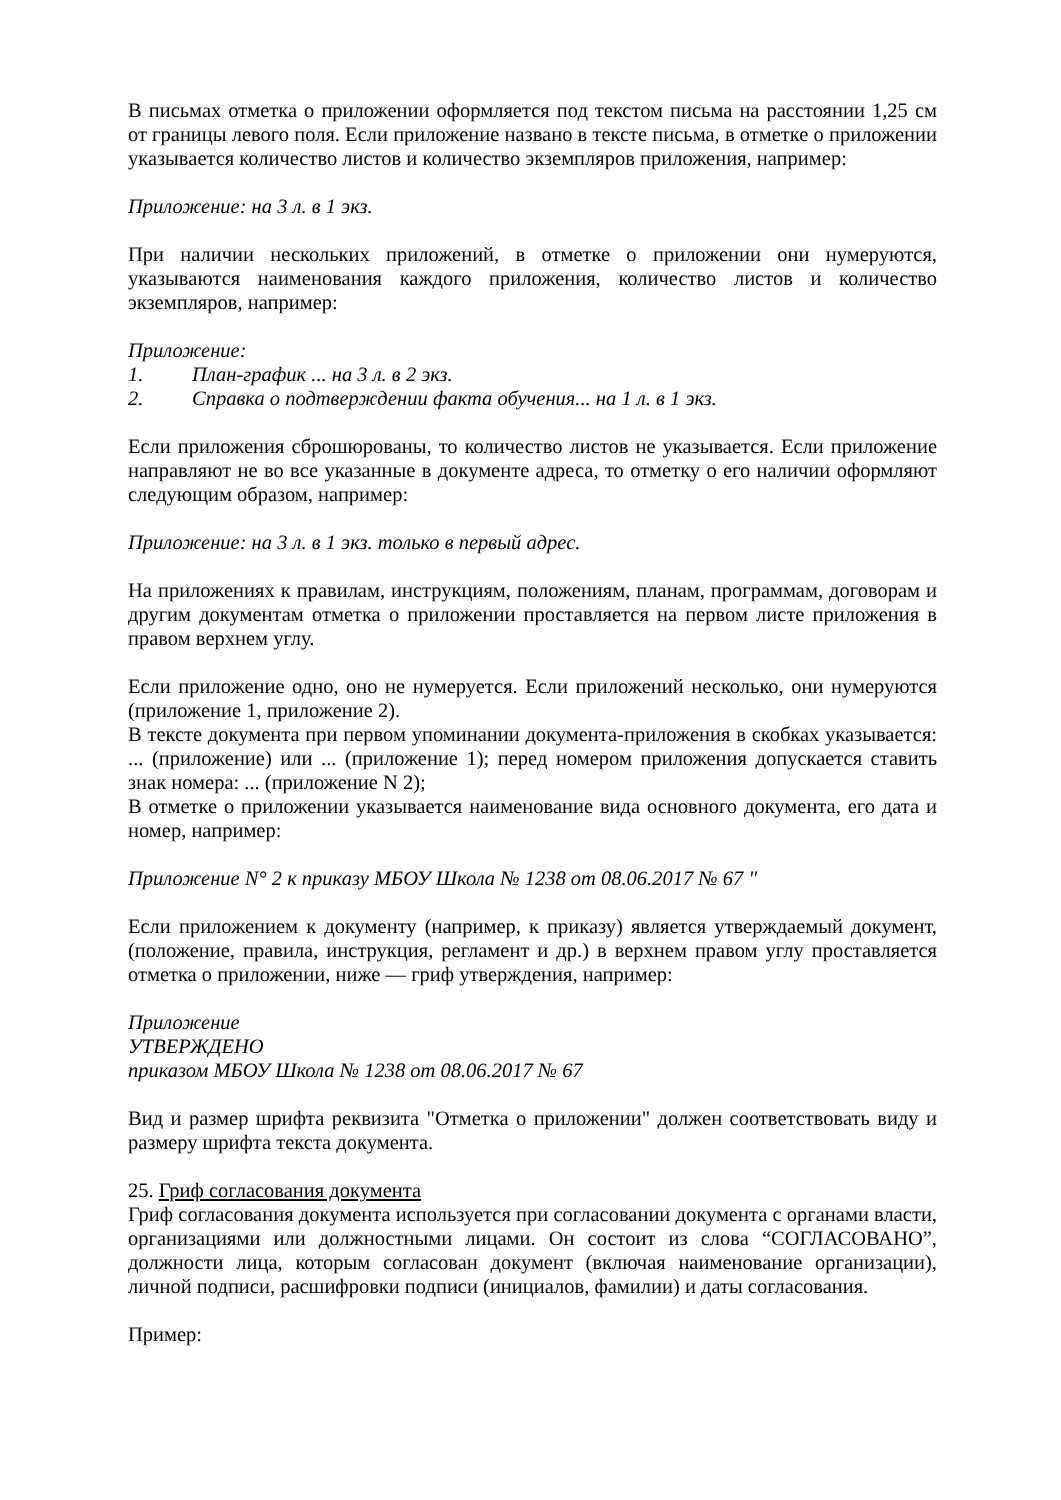В письмах отметка о приложении оформляется под текстом письма на расстоянии 1,25 см от границы левого поля. Если приложение названо в тексте письма, в отметке о приложении указывается количество листов и количество экземпляров приложения, например:
Приложение: на 3 л. в 1 экз.
При наличии нескольких приложений, в отметке о приложении они нумеруются, указываются наименования каждого приложения, количество листов и количество экземпляров, например:
Приложение:
1. План-график ... на 3 л. в 2 экз.
2. Справка о подтверждении факта обучения... на 1 л. в 1 экз.
Если приложения сброшюрованы, то количество листов не указывается. Если приложение направляют не во все указанные в документе адреса, то отметку о его наличии оформляют следующим образом, например:
Приложение: на 3 л. в 1 экз. только в первый адрес.
На приложениях к правилам, инструкциям, положениям, планам, программам, договорам и другим документам отметка о приложении проставляется на первом листе приложения в правом верхнем углу.
Если приложение одно, оно не нумеруется. Если приложений несколько, они нумеруются (приложение 1, приложение 2).
В тексте документа при первом упоминании документа-приложения в скобках указывается: ... (приложение) или ... (приложение 1); перед номером приложения допускается ставить знак номера: ... (приложение N 2);
В отметке о приложении указывается наименование вида основного документа, его дата и номер, например:
Приложение N° 2 к приказу МБОУ Школа № 1238 от 08.06.2017 № 67 "
Если приложением к документу (например, к приказу) является утверждаемый документ, (положение, правила, инструкция, регламент и др.) в верхнем правом углу проставляется отметка о приложении, ниже — гриф утверждения, например:
Приложение
УТВЕРЖДЕНО
приказом МБОУ Школа № 1238 от 08.06.2017 № 67
Вид и размер шрифта реквизита "Отметка о приложении" должен соответствовать виду и размеру шрифта текста документа.
25. Гриф согласования документа
Гриф согласования документа используется при согласовании документа с органами власти, организациями или должностными лицами. Он состоит из слова “СОГЛАСОВАНО”, должности лица, которым согласован документ (включая наименование организации), личной подписи, расшифровки подписи (инициалов, фамилии) и даты согласования.
Пример: